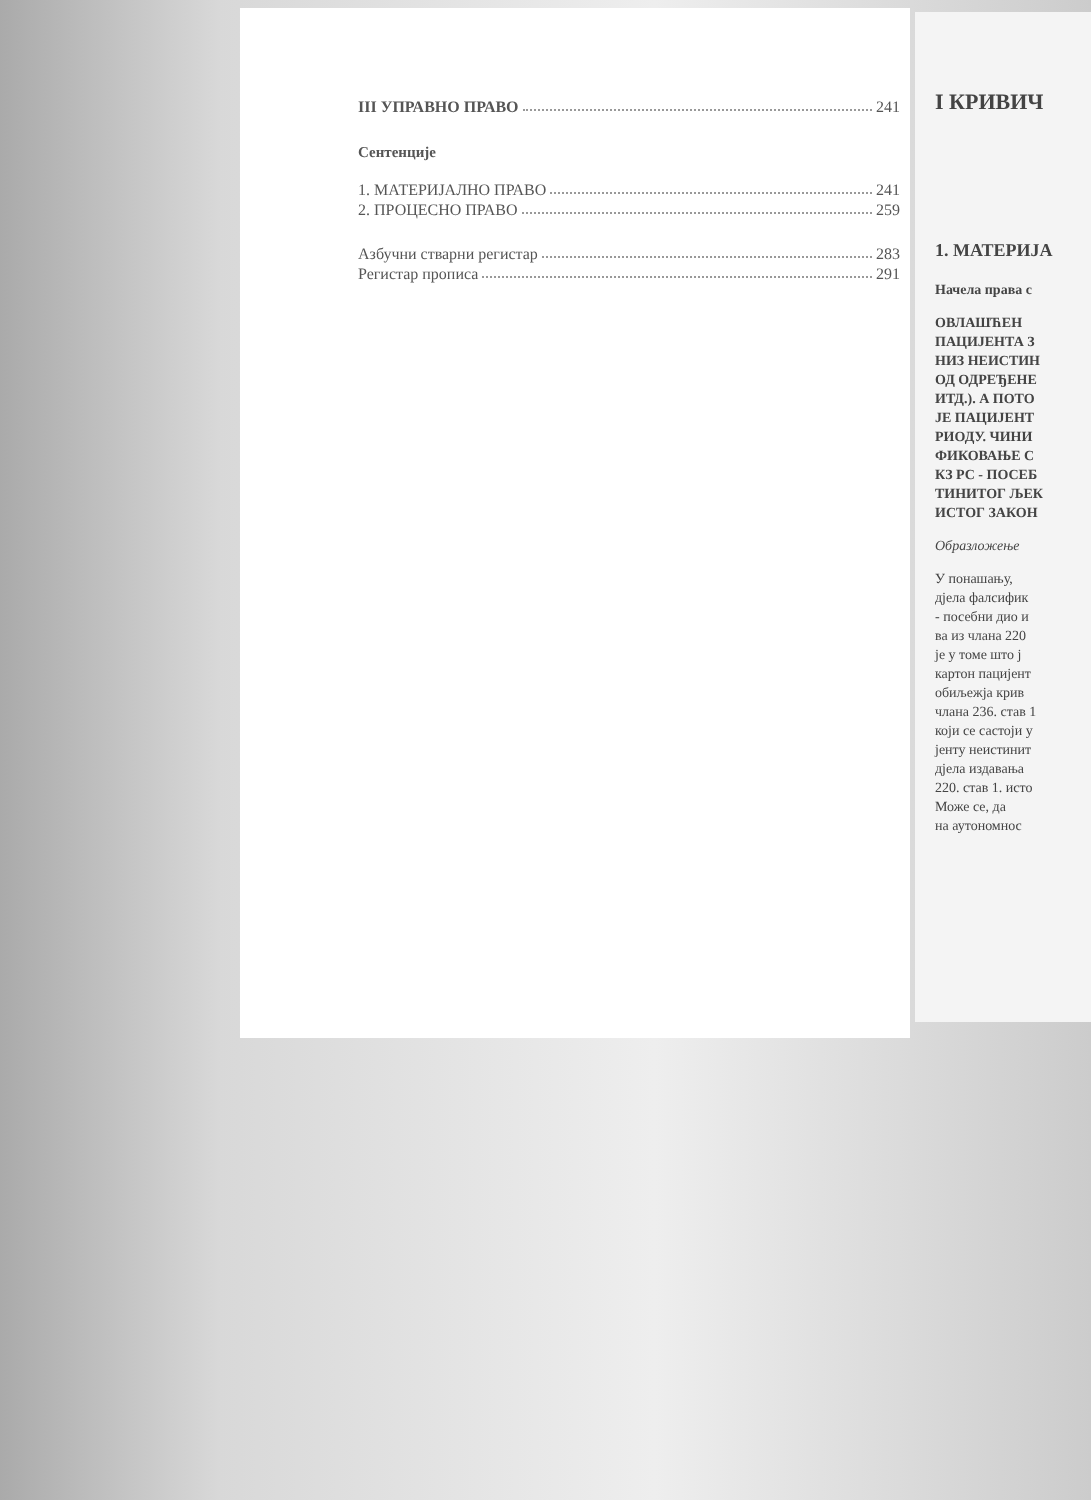III УПРАВНО ПРАВО 241
Сентенције
1. МАТЕРИЈАЛНО ПРАВО 241
2. ПРОЦЕСНО ПРАВО 259
Азбучни стварни регистар 283
Регистар прописа 291
I КРИВИЧ
1. МАТЕРИЈА
Начела права с
ОВЛАШЋЕН
ПАЦИЈЕНТА З
НИЗ НЕИСТИН
ОД ОДРЕЂЕНЕ
ИТД.). А ПОТО
ЈЕ ПАЦИЈЕНТ
РИОДУ. ЧИНИ
ФИКОВАЊЕ С
КЗ РС - ПОСЕБ
ТИНИТОГ ЉЕК
ИСТОГ ЗАКОН
Образложење
У понашању,
дјела фалсифик
- посебни дио и
ва из члана 220
је у томе што ј
картон пацијент
обиљежја крив
члана 236. став 1
који се састоји у
јенту неистинит
дјела издавања
220. став 1. исто
Може се, да
на аутономнос